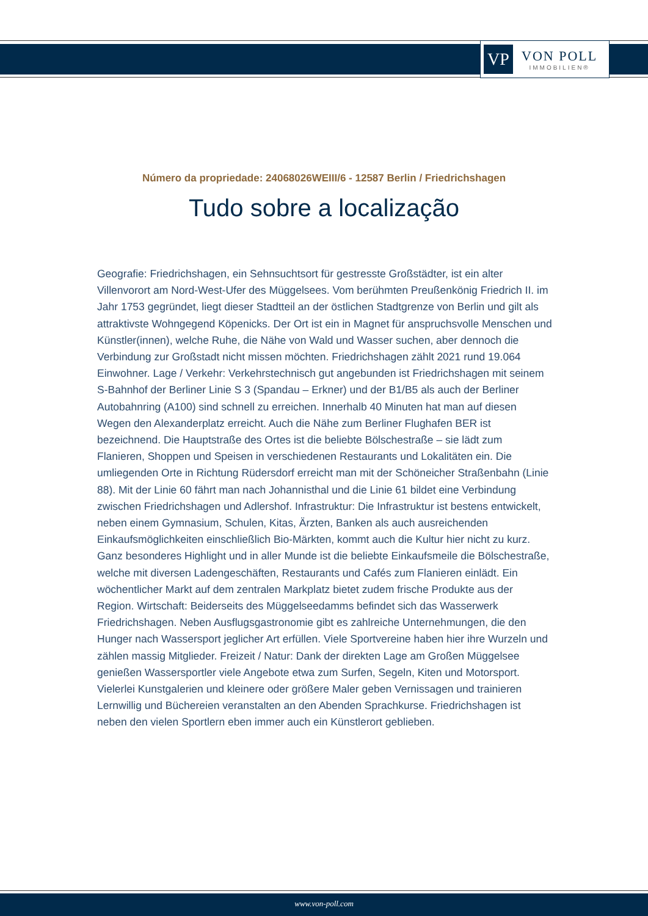VP
VON POLL
IMMOBILIEN®
Número da propriedade: 24068026WEIII/6 - 12587 Berlin / Friedrichshagen
Tudo sobre a localização
Geografie: Friedrichshagen, ein Sehnsuchtsort für gestresste Großstädter, ist ein alter Villenvorort am Nord-West-Ufer des Müggelsees. Vom berühmten Preußenkönig Friedrich II. im Jahr 1753 gegründet, liegt dieser Stadtteil an der östlichen Stadtgrenze von Berlin und gilt als attraktivste Wohngegend Köpenicks. Der Ort ist ein in Magnet für anspruchsvolle Menschen und Künstler(innen), welche Ruhe, die Nähe von Wald und Wasser suchen, aber dennoch die Verbindung zur Großstadt nicht missen möchten. Friedrichshagen zählt 2021 rund 19.064 Einwohner. Lage / Verkehr: Verkehrstechnisch gut angebunden ist Friedrichshagen mit seinem S-Bahnhof der Berliner Linie S 3 (Spandau – Erkner) und der B1/B5 als auch der Berliner Autobahnring (A100) sind schnell zu erreichen. Innerhalb 40 Minuten hat man auf diesen Wegen den Alexanderplatz erreicht. Auch die Nähe zum Berliner Flughafen BER ist bezeichnend. Die Hauptstraße des Ortes ist die beliebte Bölschestraße – sie lädt zum Flanieren, Shoppen und Speisen in verschiedenen Restaurants und Lokalitäten ein. Die umliegenden Orte in Richtung Rüdersdorf erreicht man mit der Schöneicher Straßenbahn (Linie 88). Mit der Linie 60 fährt man nach Johannisthal und die Linie 61 bildet eine Verbindung zwischen Friedrichshagen und Adlershof. Infrastruktur: Die Infrastruktur ist bestens entwickelt, neben einem Gymnasium, Schulen, Kitas, Ärzten, Banken als auch ausreichenden Einkaufsmöglichkeiten einschließlich Bio-Märkten, kommt auch die Kultur hier nicht zu kurz. Ganz besonderes Highlight und in aller Munde ist die beliebte Einkaufsmeile die Bölschestraße, welche mit diversen Ladengeschäften, Restaurants und Cafés zum Flanieren einlädt. Ein wöchentlicher Markt auf dem zentralen Markplatz bietet zudem frische Produkte aus der Region. Wirtschaft: Beiderseits des Müggelseedamms befindet sich das Wasserwerk Friedrichshagen. Neben Ausflugsgastronomie gibt es zahlreiche Unternehmungen, die den Hunger nach Wassersport jeglicher Art erfüllen. Viele Sportvereine haben hier ihre Wurzeln und zählen massig Mitglieder. Freizeit / Natur: Dank der direkten Lage am Großen Müggelsee genießen Wassersportler viele Angebote etwa zum Surfen, Segeln, Kiten und Motorsport. Vielerlei Kunstgalerien und kleinere oder größere Maler geben Vernissagen und trainieren Lernwillig und Büchereien veranstalten an den Abenden Sprachkurse. Friedrichshagen ist neben den vielen Sportlern eben immer auch ein Künstlerort geblieben.
www.von-poll.com